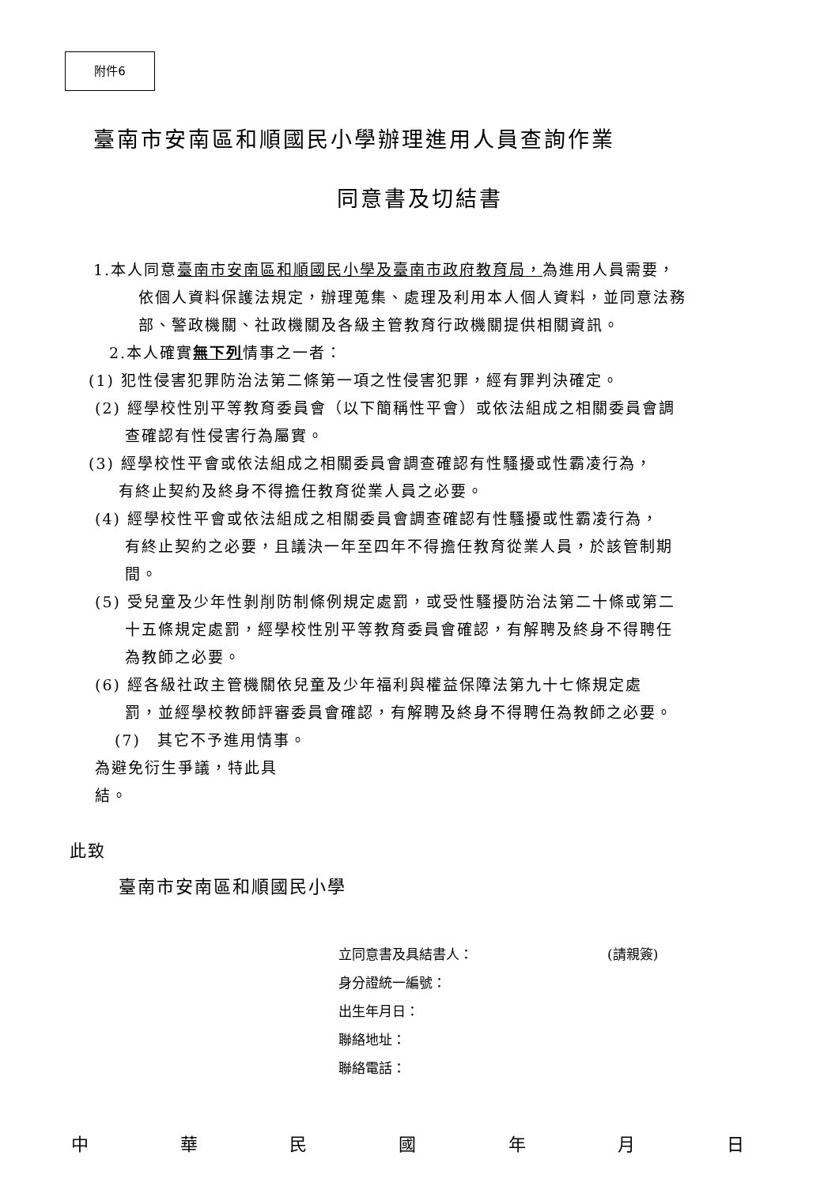附件6
臺南市安南區和順國民小學辦理進用人員查詢作業
同意書及切結書
1.本人同意臺南市安南區和順國民小學及臺南市政府教育局，為進用人員需要，
依個人資料保護法規定，辦理蒐集、處理及利用本人個人資料，並同意法務
部、警政機關、社政機關及各級主管教育行政機關提供相關資訊。
2.本人確實無下列情事之一者：
(1) 犯性侵害犯罪防治法第二條第一項之性侵害犯罪，經有罪判決確定。
(2) 經學校性別平等教育委員會（以下簡稱性平會）或依法組成之相關委員會調
查確認有性侵害行為屬實。
(3) 經學校性平會或依法組成之相關委員會調查確認有性騷擾或性霸凌行為，
有終止契約及終身不得擔任教育從業人員之必要。
(4) 經學校性平會或依法組成之相關委員會調查確認有性騷擾或性霸凌行為，
有終止契約之必要，且議決一年至四年不得擔任教育從業人員，於該管制期
間。
(5) 受兒童及少年性剝削防制條例規定處罰，或受性騷擾防治法第二十條或第二
十五條規定處罰，經學校性別平等教育委員會確認，有解聘及終身不得聘任
為教師之必要。
(6) 經各級社政主管機關依兒童及少年福利與權益保障法第九十七條規定處
罰，並經學校教師評審委員會確認，有解聘及終身不得聘任為教師之必要。
(7)　其它不予進用情事。
為避免衍生爭議，特此具
結。
此致
臺南市安南區和順國民小學
立同意書及具結書人： (請親簽)
身分證統一編號：
出生年月日：
聯絡地址：
聯絡電話：
中 華 民 國 年 月 日